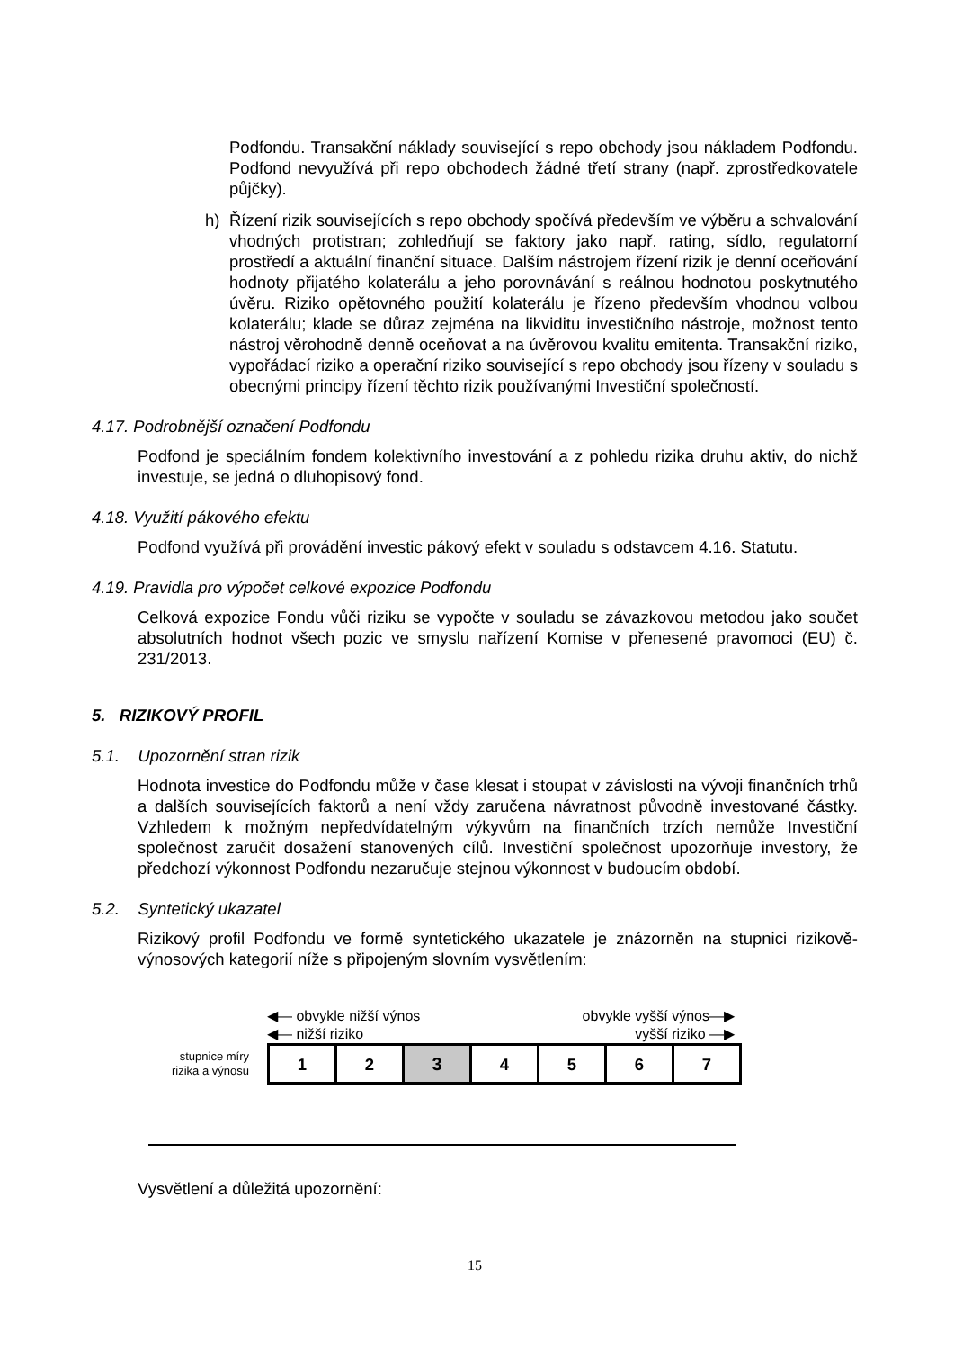Podfondu. Transakční náklady související s repo obchody jsou nákladem Podfondu. Podfond nevyužívá při repo obchodech žádné třetí strany (např. zprostředkovatele půjčky).
h) Řízení rizik souvisejících s repo obchody spočívá především ve výběru a schvalování vhodných protistran; zohledňují se faktory jako např. rating, sídlo, regulatorní prostředí a aktuální finanční situace. Dalším nástrojem řízení rizik je denní oceňování hodnoty přijatého kolaterálu a jeho porovnávání s reálnou hodnotou poskytnutého úvěru. Riziko opětovného použití kolaterálu je řízeno především vhodnou volbou kolaterálu; klade se důraz zejména na likviditu investičního nástroje, možnost tento nástroj věrohodně denně oceňovat a na úvěrovou kvalitu emitenta. Transakční riziko, vypořádací riziko a operační riziko související s repo obchody jsou řízeny v souladu s obecnými principy řízení těchto rizik používanými Investiční společností.
4.17. Podrobnější označení Podfondu
Podfond je speciálním fondem kolektivního investování a z pohledu rizika druhu aktiv, do nichž investuje, se jedná o dluhopisový fond.
4.18. Využití pákového efektu
Podfond využívá při provádění investic pákový efekt v souladu s odstavcem 4.16. Statutu.
4.19. Pravidla pro výpočet celkové expozice Podfondu
Celková expozice Fondu vůči riziku se vypočte v souladu se závazkovou metodou jako součet absolutních hodnot všech pozic ve smyslu nařízení Komise v přenesené pravomoci (EU) č. 231/2013.
5. RIZIKOVÝ PROFIL
5.1. Upozornění stran rizik
Hodnota investice do Podfondu může v čase klesat i stoupat v závislosti na vývoji finančních trhů a dalších souvisejících faktorů a není vždy zaručena návratnost původně investované částky. Vzhledem k možným nepředvídatelným výkyvům na finančních trzích nemůže Investiční společnost zaručit dosažení stanovených cílů. Investiční společnost upozorňuje investory, že předchozí výkonnost Podfondu nezaručuje stejnou výkonnost v budoucím období.
5.2. Syntetický ukazatel
Rizikový profil Podfondu ve formě syntetického ukazatele je znázorněn na stupnici rizikově-výnosových kategorií níže s připojeným slovním vysvětlením:
◀— obvykle nižší výnos obvykle vyšší výnos—▶
◀— nižší riziko vyšší riziko —▶
stupnice míry
rizika a výnosu
| 1 | 2 | 3 | 4 | 5 | 6 | 7 |
Vysvětlení a důležitá upozornění:
15